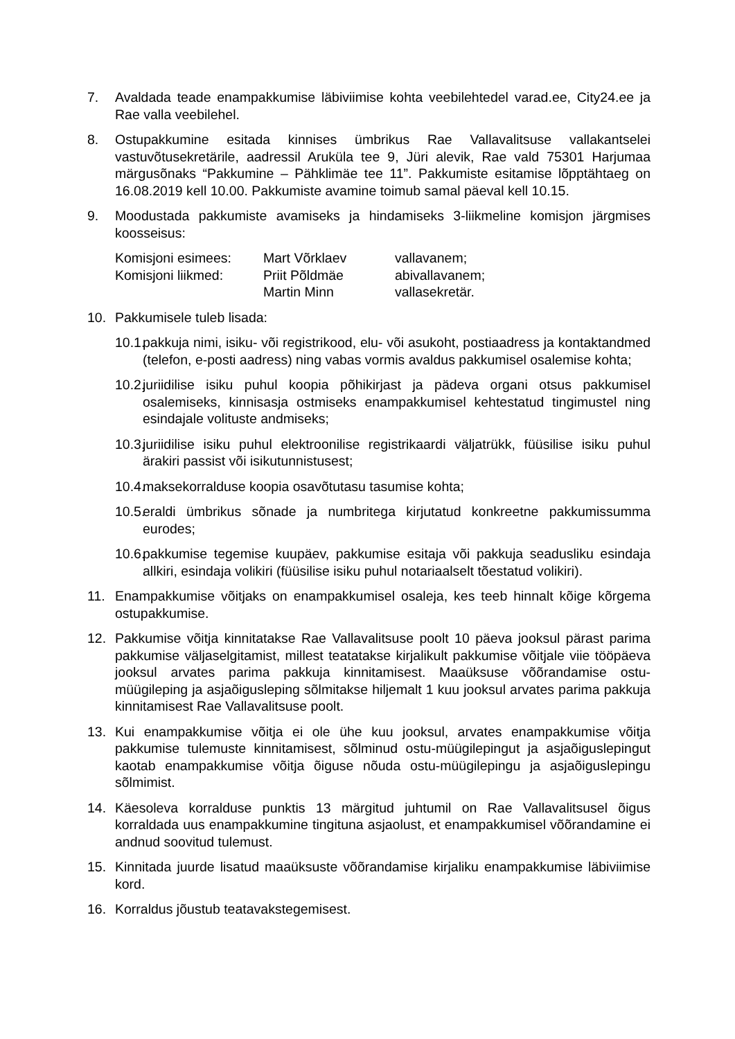7. Avaldada teade enampakkumise läbiviimise kohta veebilehtedel varad.ee, City24.ee ja Rae valla veebilehel.
8. Ostupakkumine esitada kinnises ümbrikus Rae Vallavalitsuse vallakantselei vastuvõtusekretärile, aadressil Aruküla tee 9, Jüri alevik, Rae vald 75301 Harjumaa märgusõnaks “Pakkumine – Pähklimäe tee 11”. Pakkumiste esitamise lõpptähtaeg on 16.08.2019 kell 10.00. Pakkumiste avamine toimub samal päeval kell 10.15.
9. Moodustada pakkumiste avamiseks ja hindamiseks 3-liikmeline komisjon järgmises koosseisus:
| Komisjoni esimees: | Mart Võrklaev | vallavanem; |
| Komisjoni liikmed: | Priit Põldmäe | abivallavanem; |
| | Martin Minn | vallasekretär. |
10. Pakkumisele tuleb lisada:
10.1.
pakkuja nimi, isiku- või registrikood, elu- või asukoht, postiaadress ja kontaktandmed (telefon, e-posti aadress) ning vabas vormis avaldus pakkumisel osalemise kohta;
10.2.
juriidilise isiku puhul koopia põhikirjast ja pädeva organi otsus pakkumisel osalemiseks, kinnisasja ostmiseks enampakkumisel kehtestatud tingimustel ning esindajale volituste andmiseks;
10.3.
juriidilise isiku puhul elektroonilise registrikaardi väljatrükk, füüsilise isiku puhul ärakiri passist või isikutunnistusest;
10.4.
maksekorralduse koopia osavõtutasu tasumise kohta;
10.5.
eraldi ümbrikus sõnade ja numbritega kirjutatud konkreetne pakkumissumma eurodes;
10.6.
pakkumise tegemise kuupäev, pakkumise esitaja või pakkuja seadusliku esindaja allkiri, esindaja volikiri (füüsilise isiku puhul notariaalselt tõestatud volikiri).
11. Enampakkumise võitjaks on enampakkumisel osaleja, kes teeb hinnalt kõige kõrgema ostupakkumise.
12. Pakkumise võitja kinnitatakse Rae Vallavalitsuse poolt 10 päeva jooksul pärast parima pakkumise väljaselgitamist, millest teatatakse kirjalikult pakkumise võitjale viie tööpäeva jooksul arvates parima pakkuja kinnitamisest. Maaüksuse võõrandamise ostu-müügileping ja asjaõigusleping sõlmitakse hiljemalt 1 kuu jooksul arvates parima pakkuja kinnitamisest Rae Vallavalitsuse poolt.
13. Kui enampakkumise võitja ei ole ühe kuu jooksul, arvates enampakkumise võitja pakkumise tulemuste kinnitamisest, sõlminud ostu-müügilepingut ja asjaõiguslepingut kaotab enampakkumise võitja õiguse nõuda ostu-müügilepingu ja asjaõiguslepingu sõlmimist.
14. Käesoleva korralduse punktis 13 märgitud juhtumil on Rae Vallavalitsusel õigus korraldada uus enampakkumine tingituna asjaolust, et enampakkumisel võõrandamine ei andnud soovitud tulemust.
15. Kinnitada juurde lisatud maaüksuste võõrandamise kirjaliku enampakkumise läbiviimise kord.
16. Korraldus jõustub teatavakstegemisest.